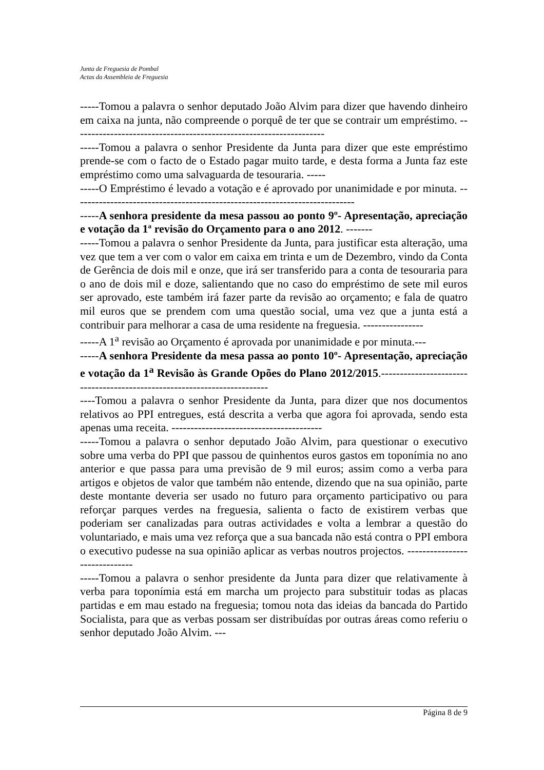Junta de Freguesia de Pombal
Actas da Assembleia de Freguesia
-----Tomou a palavra o senhor deputado João Alvim para dizer que havendo dinheiro em caixa na junta, não compreende o porquê de ter que se contrair um empréstimo. -------------------------------------------------------------------
-----Tomou a palavra o senhor Presidente da Junta para dizer que este empréstimo prende-se com o facto de o Estado pagar muito tarde, e desta forma a Junta faz este empréstimo como uma salvaguarda de tesouraria. -----
-----O Empréstimo é levado a votação e é aprovado por unanimidade e por minuta. ---------------------------------------------------------------------------
-----A senhora presidente da mesa passou ao ponto 9º- Apresentação, apreciação e votação da 1ª revisão do Orçamento para o ano 2012. -------
-----Tomou a palavra o senhor Presidente da Junta, para justificar esta alteração, uma vez que tem a ver com o valor em caixa em trinta e um de Dezembro, vindo da Conta de Gerência de dois mil e onze, que irá ser transferido para a conta de tesouraria para o ano de dois mil e doze, salientando que no caso do empréstimo de sete mil euros ser aprovado, este também irá fazer parte da revisão ao orçamento; e fala de quatro mil euros que se prendem com uma questão social, uma vez que a junta está a contribuir para melhorar a casa de uma residente na freguesia. ----------------
-----A 1<sup>a</sup> revisão ao Orçamento é aprovada por unanimidade e por minuta.---
-----A senhora Presidente da mesa passa ao ponto 10º- Apresentação, apreciação e votação da 1<sup>a</sup> Revisão às Grande Opões do Plano 2012/2015.-------------------------------------------------------------------------
----Tomou a palavra o senhor Presidente da Junta, para dizer que nos documentos relativos ao PPI entregues, está descrita a verba que agora foi aprovada, sendo esta apenas uma receita. ----------------------------------------
-----Tomou a palavra o senhor deputado João Alvim, para questionar o executivo sobre uma verba do PPI que passou de quinhentos euros gastos em toponímia no ano anterior e que passa para uma previsão de 9 mil euros; assim como a verba para artigos e objetos de valor que também não entende, dizendo que na sua opinião, parte deste montante deveria ser usado no futuro para orçamento participativo ou para reforçar parques verdes na freguesia, salienta o facto de existirem verbas que poderiam ser canalizadas para outras actividades e volta a lembrar a questão do voluntariado, e mais uma vez reforça que a sua bancada não está contra o PPI embora o executivo pudesse na sua opinião aplicar as verbas noutros projectos. ------------------------------
-----Tomou a palavra o senhor presidente da Junta para dizer que relativamente à verba para toponímia está em marcha um projecto para substituir todas as placas partidas e em mau estado na freguesia; tomou nota das ideias da bancada do Partido Socialista, para que as verbas possam ser distribuídas por outras áreas como referiu o senhor deputado João Alvim. ---
Página 8 de 9